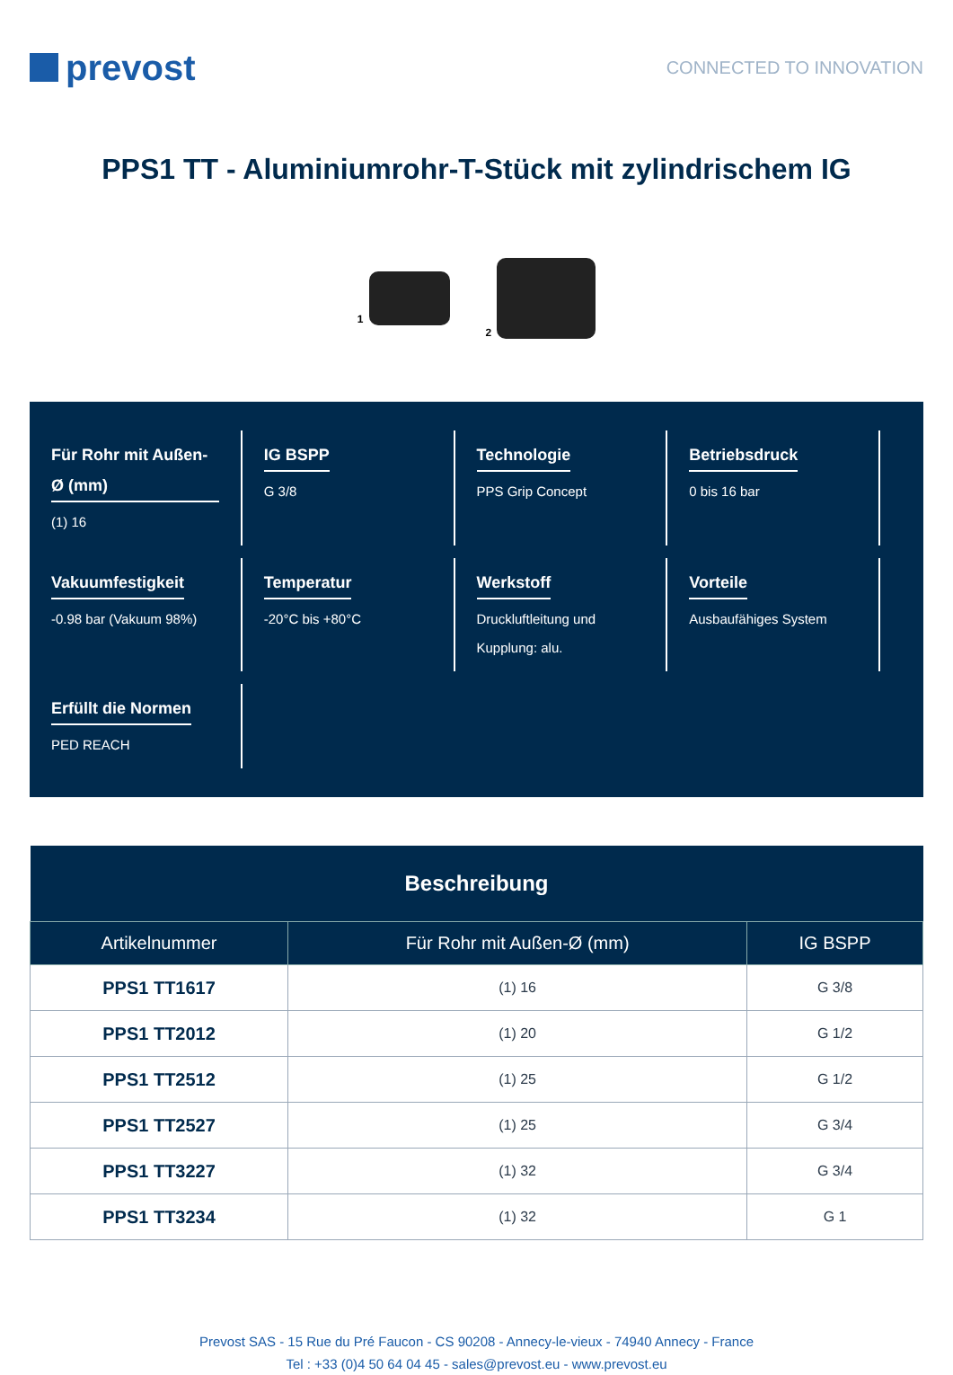prevost
CONNECTED TO INNOVATION
PPS1 TT - Aluminiumrohr-T-Stück mit zylindrischem IG
1 2
Für Rohr mit Außen-Ø (mm)
(1) 16
IG BSPP
G 3/8
Technologie
PPS Grip Concept
Betriebsdruck
0 bis 16 bar
Vakuumfestigkeit
-0.98 bar (Vakuum 98%)
Temperatur
-20°C bis +80°C
Werkstoff
Druckluftleitung und Kupplung: alu.
Vorteile
Ausbaufähiges System
Erfüllt die Normen
PED REACH
| Beschreibung | | |
| --- | --- | --- |
| Artikelnummer | Für Rohr mit Außen-Ø (mm) | IG BSPP |
| PPS1 TT1617 | (1) 16 | G 3/8 |
| PPS1 TT2012 | (1) 20 | G 1/2 |
| PPS1 TT2512 | (1) 25 | G 1/2 |
| PPS1 TT2527 | (1) 25 | G 3/4 |
| PPS1 TT3227 | (1) 32 | G 3/4 |
| PPS1 TT3234 | (1) 32 | G 1 |
Prevost SAS - 15 Rue du Pré Faucon - CS 90208 - Annecy-le-vieux - 74940 Annecy - France
Tel : +33 (0)4 50 64 04 45 - sales@prevost.eu - www.prevost.eu